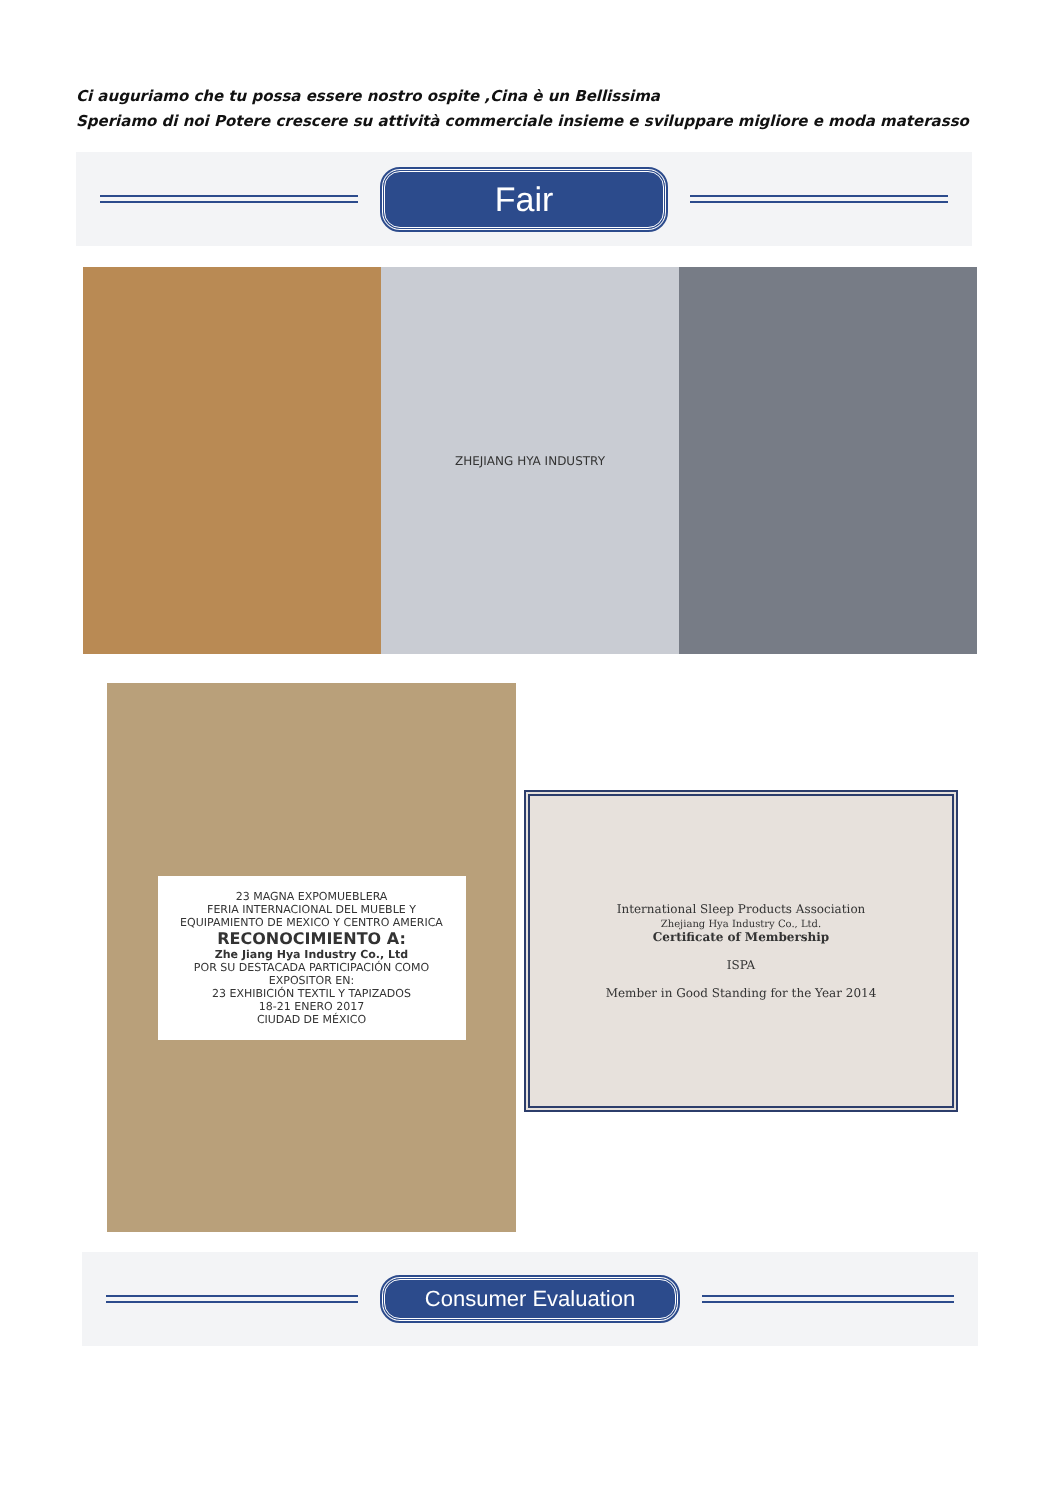Ci auguriamo che tu possa essere nostro ospite ,Cina è un Bellissima
Speriamo di noi Potere crescere su attività commerciale insieme e sviluppare migliore e moda materasso
Fair
ZHEJIANG HYA INDUSTRY
23 MAGNA EXPOMUEBLERA
FERIA INTERNACIONAL DEL MUEBLE Y EQUIPAMIENTO DE MEXICO Y CENTRO AMERICA
RECONOCIMIENTO A:
Zhe Jiang Hya Industry Co., Ltd
POR SU DESTACADA PARTICIPACIÓN COMO EXPOSITOR EN:
23 EXHIBICIÓN TEXTIL Y TAPIZADOS
18-21 ENERO 2017
CIUDAD DE MÉXICO
International Sleep Products Association
Zhejiang Hya Industry Co., Ltd.
Certificate of Membership
ISPA
Member in Good Standing for the Year 2014
Consumer Evaluation